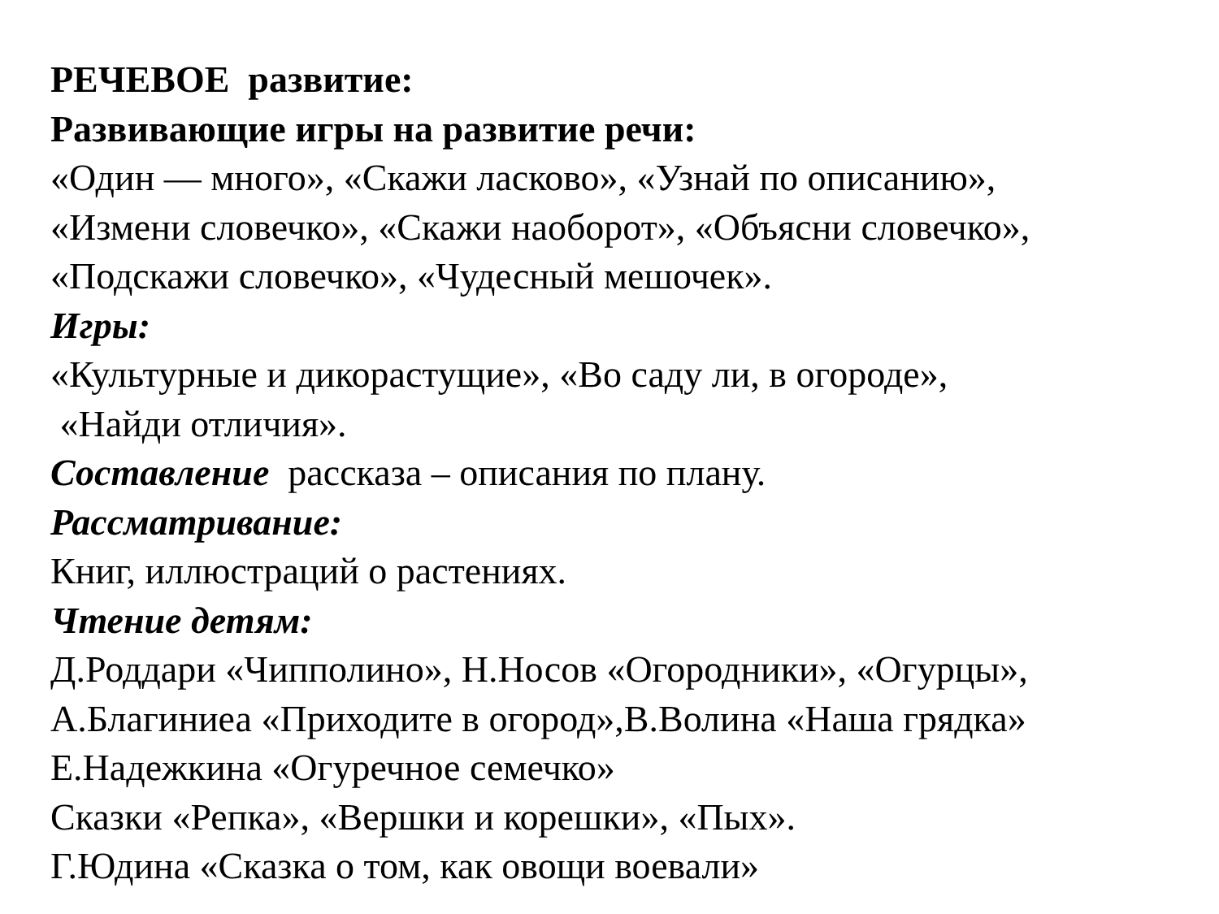РЕЧЕВОЕ развитие:
Развивающие игры на развитие речи:
«Один — много», «Скажи ласково», «Узнай по описанию»,
«Измени словечко», «Скажи наоборот», «Объясни словечко»,
«Подскажи словечко», «Чудесный мешочек».
Игры:
«Культурные и дикорастущие», «Во саду ли, в огороде»,
«Найди отличия».
Составление рассказа – описания по плану.
Рассматривание:
Книг, иллюстраций о растениях.
Чтение детям:
Д.Роддари «Чипполино», Н.Носов «Огородники», «Огурцы»,
А.Благиниеа «Приходите в огород»,В.Волина «Наша грядка»
Е.Надежкина «Огуречное семечко»
Сказки «Репка», «Вершки и корешки», «Пых».
Г.Юдина «Сказка о том, как овощи воевали»